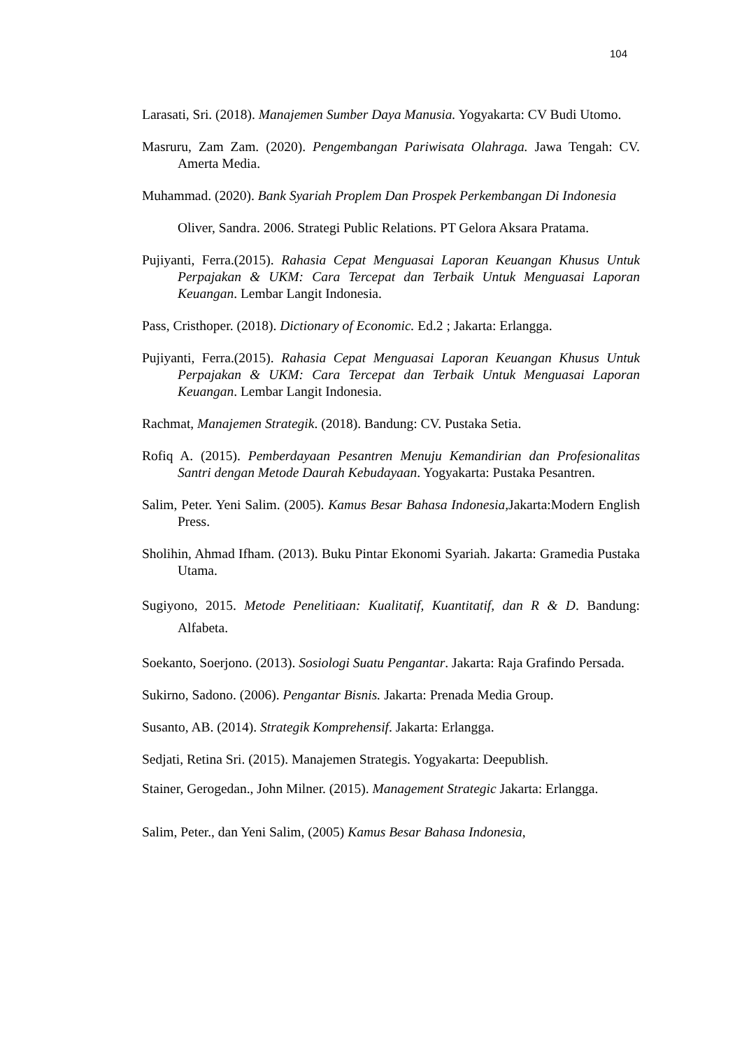104
Larasati, Sri. (2018). Manajemen Sumber Daya Manusia. Yogyakarta: CV Budi Utomo.
Masruru, Zam Zam. (2020). Pengembangan Pariwisata Olahraga. Jawa Tengah: CV. Amerta Media.
Muhammad. (2020). Bank Syariah Proplem Dan Prospek Perkembangan Di Indonesia
Oliver, Sandra. 2006. Strategi Public Relations. PT Gelora Aksara Pratama.
Pujiyanti, Ferra.(2015). Rahasia Cepat Menguasai Laporan Keuangan Khusus Untuk Perpajakan & UKM: Cara Tercepat dan Terbaik Untuk Menguasai Laporan Keuangan. Lembar Langit Indonesia.
Pass, Cristhoper. (2018). Dictionary of Economic. Ed.2 ; Jakarta: Erlangga.
Pujiyanti, Ferra.(2015). Rahasia Cepat Menguasai Laporan Keuangan Khusus Untuk Perpajakan & UKM: Cara Tercepat dan Terbaik Untuk Menguasai Laporan Keuangan. Lembar Langit Indonesia.
Rachmat, Manajemen Strategik. (2018). Bandung: CV. Pustaka Setia.
Rofiq A. (2015). Pemberdayaan Pesantren Menuju Kemandirian dan Profesionalitas Santri dengan Metode Daurah Kebudayaan. Yogyakarta: Pustaka Pesantren.
Salim, Peter. Yeni Salim. (2005). Kamus Besar Bahasa Indonesia, Jakarta:Modern English Press.
Sholihin, Ahmad Ifham. (2013). Buku Pintar Ekonomi Syariah. Jakarta: Gramedia Pustaka Utama.
Sugiyono, 2015. Metode Penelitiaan: Kualitatif, Kuantitatif, dan R & D. Bandung: Alfabeta.
Soekanto, Soerjono. (2013). Sosiologi Suatu Pengantar. Jakarta: Raja Grafindo Persada.
Sukirno, Sadono. (2006). Pengantar Bisnis. Jakarta: Prenada Media Group.
Susanto, AB. (2014). Strategik Komprehensif. Jakarta: Erlangga.
Sedjati, Retina Sri. (2015). Manajemen Strategis. Yogyakarta: Deepublish.
Stainer, Gerogedan., John Milner. (2015). Management Strategic Jakarta: Erlangga.
Salim, Peter., dan Yeni Salim, (2005) Kamus Besar Bahasa Indonesia,